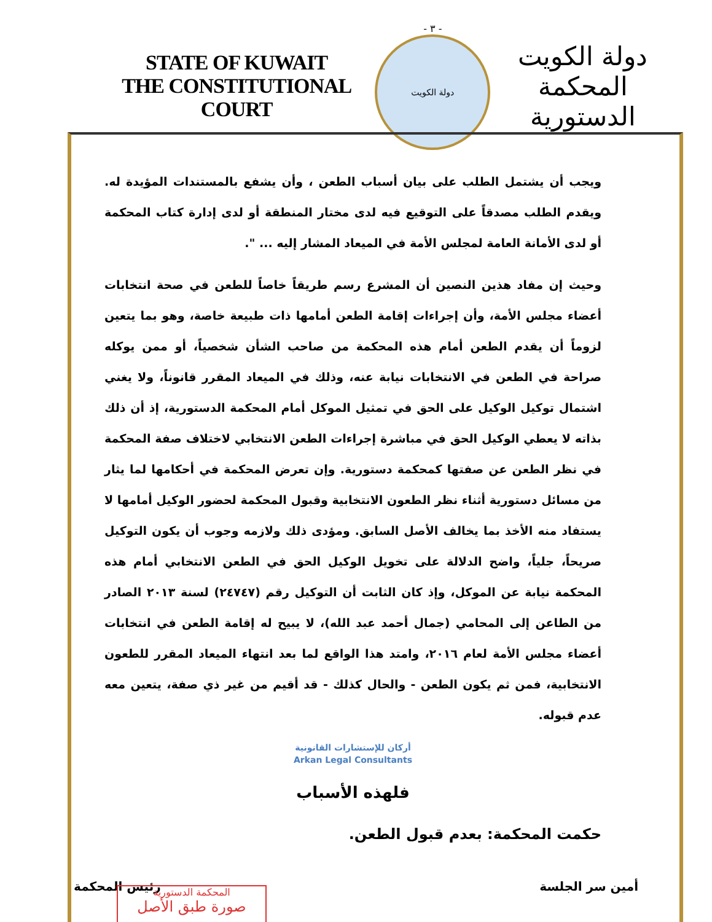STATE OF KUWAIT
THE CONSTITUTIONAL COURT
- ٣ -
دولة الكويت
دولة الكويت
المحكمة الدستورية
ويجب أن يشتمل الطلب على بيان أسباب الطعن ، وأن يشفع بالمستندات المؤيدة له. ويقدم الطلب مصدقاً على التوقيع فيه لدى مختار المنطقة أو لدى إدارة كتاب المحكمة أو لدى الأمانة العامة لمجلس الأمة في الميعاد المشار إليه ... ".
وحيث إن مفاد هذين النصين أن المشرع رسم طريقاً خاصاً للطعن في صحة انتخابات أعضاء مجلس الأمة، وأن إجراءات إقامة الطعن أمامها ذات طبيعة خاصة، وهو بما يتعين لزوماً أن يقدم الطعن أمام هذه المحكمة من صاحب الشأن شخصياً، أو ممن يوكله صراحة في الطعن في الانتخابات نيابة عنه، وذلك في الميعاد المقرر قانوناً، ولا يغني اشتمال توكيل الوكيل على الحق في تمثيل الموكل أمام المحكمة الدستورية، إذ أن ذلك بذاته لا يعطي الوكيل الحق في مباشرة إجراءات الطعن الانتخابي لاختلاف صفة المحكمة في نظر الطعن عن صفتها كمحكمة دستورية. وإن تعرض المحكمة في أحكامها لما يثار من مسائل دستورية أثناء نظر الطعون الانتخابية وقبول المحكمة لحضور الوكيل أمامها لا يستفاد منه الأخذ بما يخالف الأصل السابق. ومؤدى ذلك ولازمه وجوب أن يكون التوكيل صريحاً، جلياً، واضح الدلالة على تخويل الوكيل الحق في الطعن الانتخابي أمام هذه المحكمة نيابة عن الموكل، وإذ كان الثابت أن التوكيل رقم (٢٤٧٤٧) لسنة ٢٠١٣ الصادر من الطاعن إلى المحامي (جمال أحمد عبد الله)، لا يبيح له إقامة الطعن في انتخابات أعضاء مجلس الأمة لعام ٢٠١٦، وامتد هذا الواقع لما بعد انتهاء الميعاد المقرر للطعون الانتخابية، فمن ثم يكون الطعن - والحال كذلك - قد أقيم من غير ذي صفة، يتعين معه عدم قبوله.
أركان للإستشارات القانونية
Arkan Legal Consultants
فلهذه الأسباب
حكمت المحكمة: بعدم قبول الطعن.
أمين سر الجلسة رئيس المحكمة
المحكمة الدستورية
صورة طبق الأصل